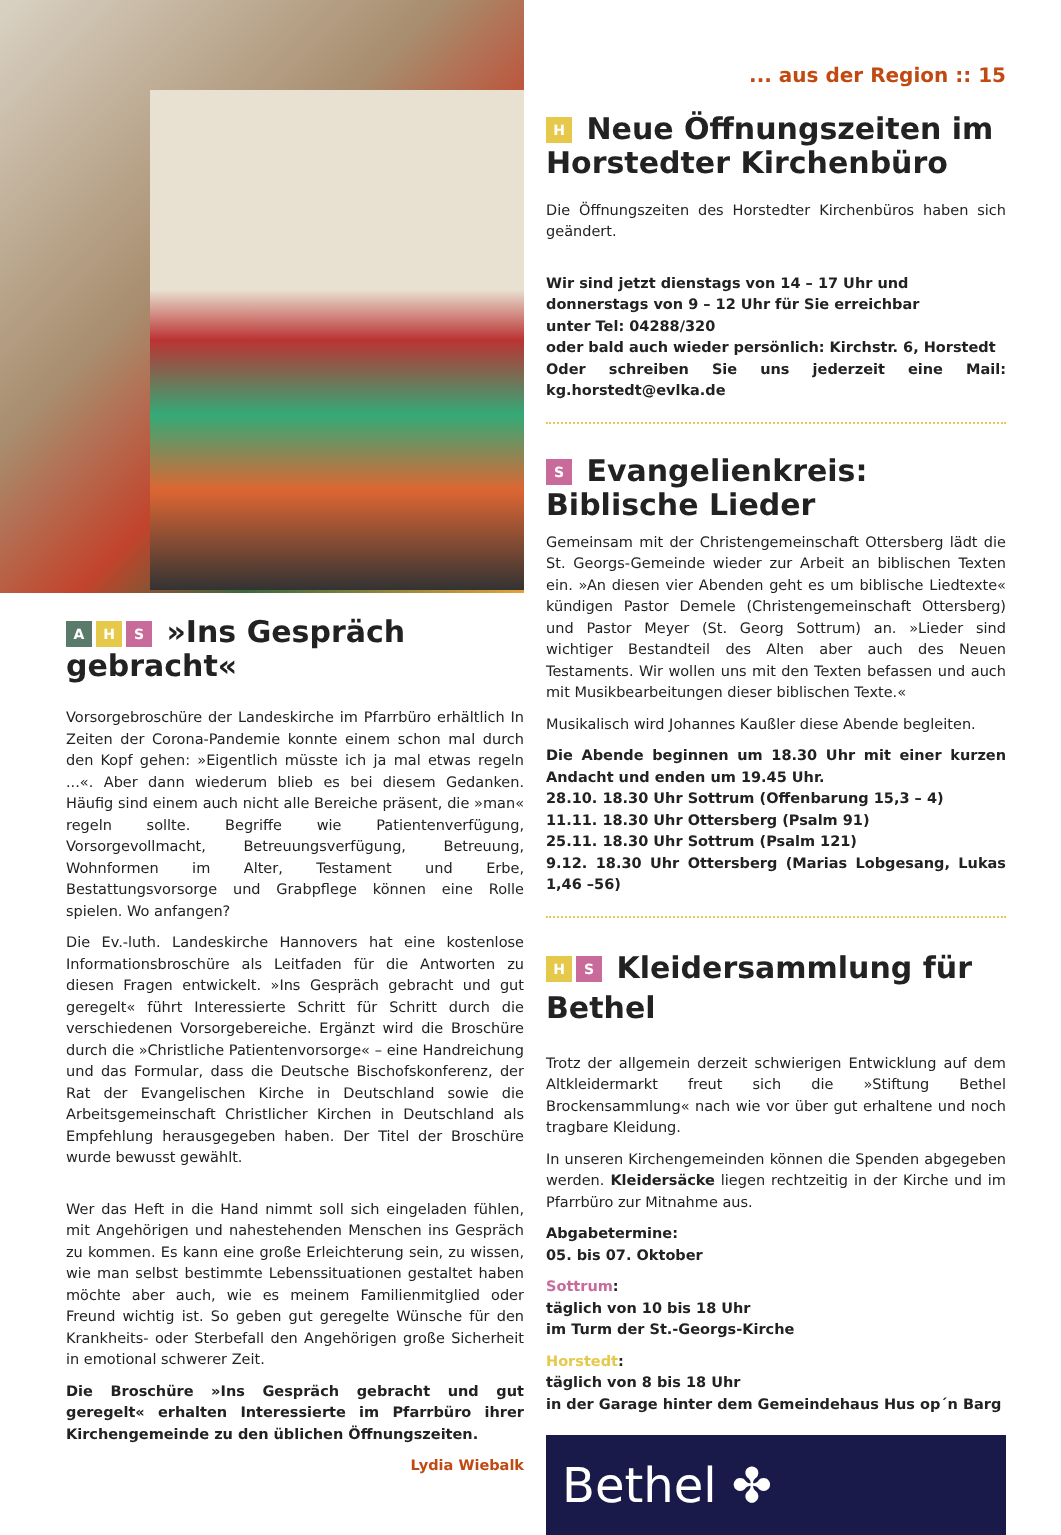A H S »Ins Gespräch gebracht«
Vorsorgebroschüre der Landeskirche im Pfarrbüro erhältlich In Zeiten der Corona-Pandemie konnte einem schon mal durch den Kopf gehen: »Eigentlich müsste ich ja mal etwas regeln ...«. Aber dann wiederum blieb es bei diesem Gedanken. Häufig sind einem auch nicht alle Bereiche präsent, die »man« regeln sollte. Begriffe wie Patientenverfügung, Vorsorgevollmacht, Betreuungsverfügung, Betreuung, Wohnformen im Alter, Testament und Erbe, Bestattungsvorsorge und Grabpflege können eine Rolle spielen. Wo anfangen?
Die Ev.-luth. Landeskirche Hannovers hat eine kostenlose Informationsbroschüre als Leitfaden für die Antworten zu diesen Fragen entwickelt. »Ins Gespräch gebracht und gut geregelt« führt Interessierte Schritt für Schritt durch die verschiedenen Vorsorgebereiche. Ergänzt wird die Broschüre durch die »Christliche Patientenvorsorge« – eine Handreichung und das Formular, dass die Deutsche Bischofskonferenz, der Rat der Evangelischen Kirche in Deutschland sowie die Arbeitsgemeinschaft Christlicher Kirchen in Deutschland als Empfehlung herausgegeben haben. Der Titel der Broschüre wurde bewusst gewählt.
Wer das Heft in die Hand nimmt soll sich eingeladen fühlen, mit Angehörigen und nahestehenden Menschen ins Gespräch zu kommen. Es kann eine große Erleichterung sein, zu wissen, wie man selbst bestimmte Lebenssituationen gestaltet haben möchte aber auch, wie es meinem Familienmitglied oder Freund wichtig ist. So geben gut geregelte Wünsche für den Krankheits- oder Sterbefall den Angehörigen große Sicherheit in emotional schwerer Zeit.
Die Broschüre »Ins Gespräch gebracht und gut geregelt« erhalten Interessierte im Pfarrbüro ihrer Kirchengemeinde zu den üblichen Öffnungszeiten.
Lydia Wiebalk
... aus der Region :: 15
H Neue Öffnungszeiten im Horstedter Kirchenbüro
Die Öffnungszeiten des Horstedter Kirchenbüros haben sich geändert.
Wir sind jetzt dienstags von 14 – 17 Uhr und
donnerstags von 9 – 12 Uhr für Sie erreichbar
unter Tel: 04288/320
oder bald auch wieder persönlich: Kirchstr. 6, Horstedt
Oder schreiben Sie uns jederzeit eine Mail: kg.horstedt@evlka.de
S Evangelienkreis:
Biblische Lieder
Gemeinsam mit der Christengemeinschaft Ottersberg lädt die St. Georgs-Gemeinde wieder zur Arbeit an biblischen Texten ein. »An diesen vier Abenden geht es um biblische Liedtexte« kündigen Pastor Demele (Christengemeinschaft Ottersberg) und Pastor Meyer (St. Georg Sottrum) an. »Lieder sind wichtiger Bestandteil des Alten aber auch des Neuen Testaments. Wir wollen uns mit den Texten befassen und auch mit Musikbearbeitungen dieser biblischen Texte.«
Musikalisch wird Johannes Kaußler diese Abende begleiten.
Die Abende beginnen um 18.30 Uhr mit einer kurzen Andacht und enden um 19.45 Uhr.
28.10. 18.30 Uhr Sottrum (Offenbarung 15,3 – 4)
11.11. 18.30 Uhr Ottersberg (Psalm 91)
25.11. 18.30 Uhr Sottrum (Psalm 121)
9.12. 18.30 Uhr Ottersberg (Marias Lobgesang, Lukas 1,46 –56)
H S Kleidersammlung für Bethel
Trotz der allgemein derzeit schwierigen Entwicklung auf dem Altkleidermarkt freut sich die »Stiftung Bethel Brockensammlung« nach wie vor über gut erhaltene und noch tragbare Kleidung.
In unseren Kirchengemeinden können die Spenden abgegeben werden. Kleidersäcke liegen rechtzeitig in der Kirche und im Pfarrbüro zur Mitnahme aus.
Abgabetermine:
05. bis 07. Oktober
Sottrum:
täglich von 10 bis 18 Uhr
im Turm der St.-Georgs-Kirche
Horstedt:
täglich von 8 bis 18 Uhr
in der Garage hinter dem Gemeindehaus Hus op´n Barg
Bethel ✤